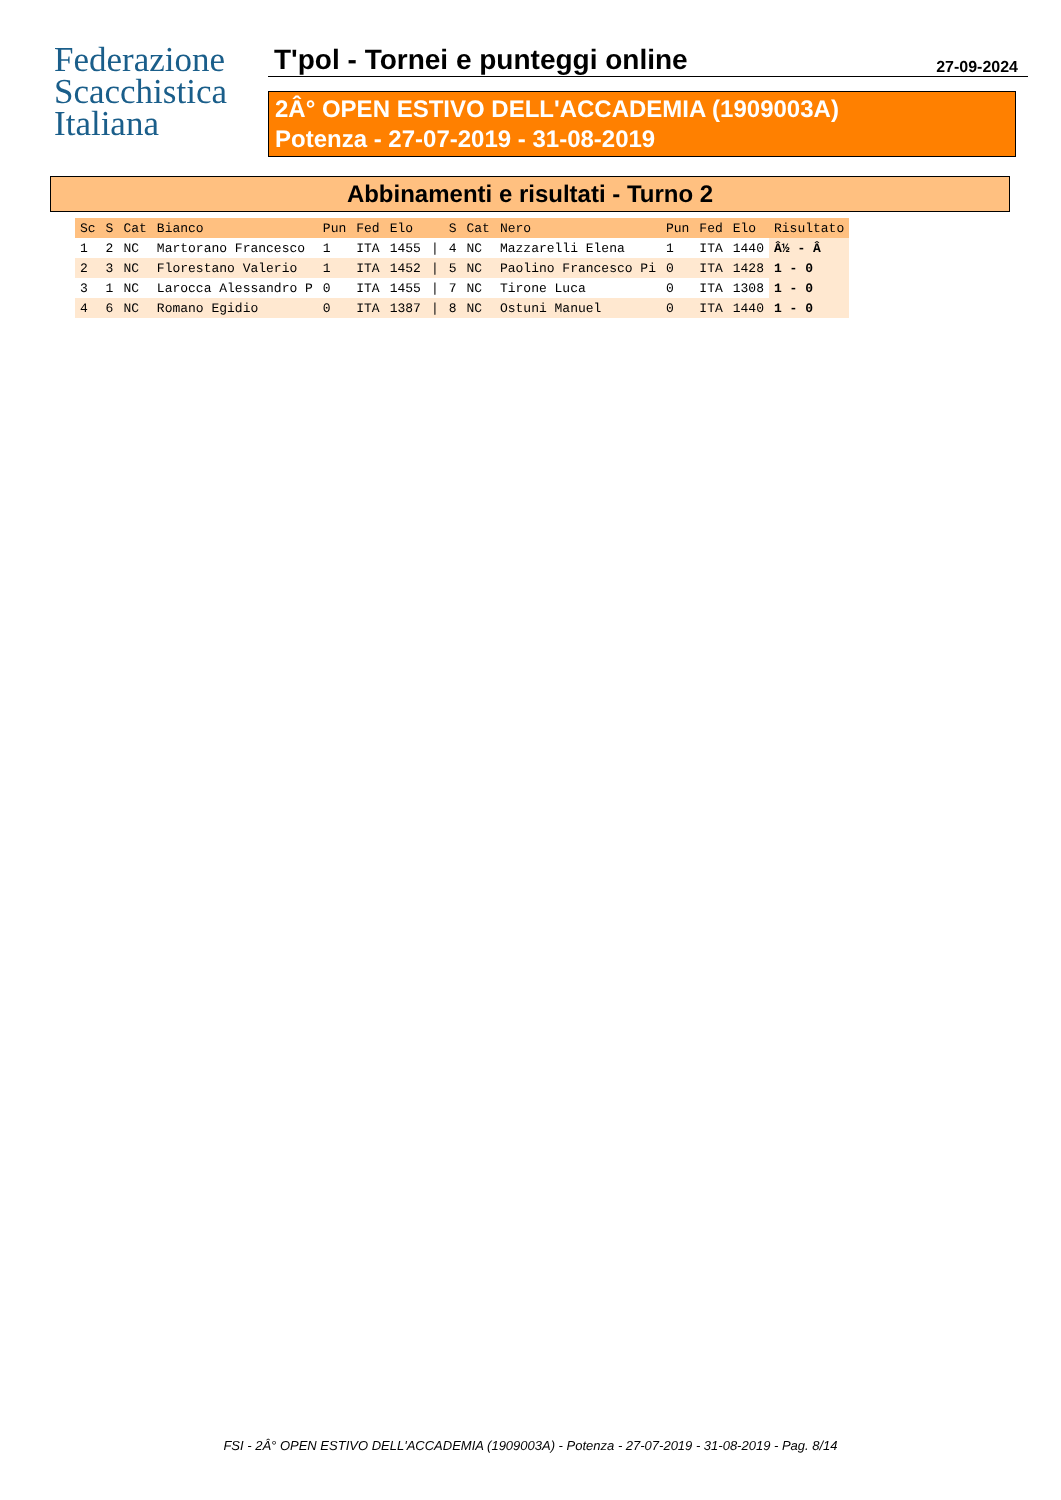Federazione
Scacchistica
Italiana
T'pol - Tornei e punteggi online 27-09-2024
2Â° OPEN ESTIVO DELL'ACCADEMIA (1909003A)
Potenza - 27-07-2019 - 31-08-2019
Abbinamenti e risultati - Turno 2
| Sc | S | Cat | Bianco | Pun | Fed | Elo | | S | Cat | Nero | Pun | Fed | Elo | Risultato |
| --- | --- | --- | --- | --- | --- | --- | --- | --- | --- | --- | --- | --- | --- | --- |
| 1 | 2 | NC | Martorano Francesco | 1 | ITA | 1455 | / | 4 | NC | Mazzarelli Elena | 1 | ITA | 1440 | Â½ - Â |
| 2 | 3 | NC | Florestano Valerio | 1 | ITA | 1452 | / | 5 | NC | Paolino Francesco Pi | 0 | ITA | 1428 | 1 - 0 |
| 3 | 1 | NC | Larocca Alessandro P | 0 | ITA | 1455 | / | 7 | NC | Tirone Luca | 0 | ITA | 1308 | 1 - 0 |
| 4 | 6 | NC | Romano Egidio | 0 | ITA | 1387 | / | 8 | NC | Ostuni Manuel | 0 | ITA | 1440 | 1 - 0 |
FSI - 2Â° OPEN ESTIVO DELL'ACCADEMIA (1909003A) - Potenza - 27-07-2019 - 31-08-2019 - Pag. 8/14